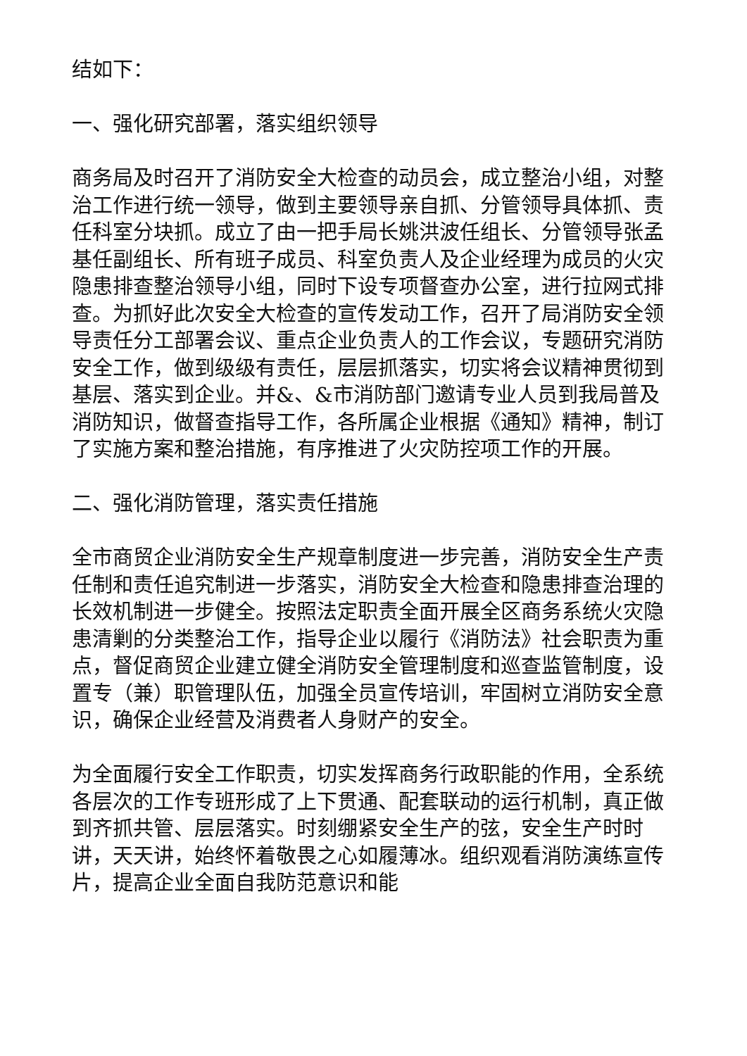结如下：
一、强化研究部署，落实组织领导
商务局及时召开了消防安全大检查的动员会，成立整治小组，对整治工作进行统一领导，做到主要领导亲自抓、分管领导具体抓、责任科室分块抓。成立了由一把手局长姚洪波任组长、分管领导张孟基任副组长、所有班子成员、科室负责人及企业经理为成员的火灾隐患排查整治领导小组，同时下设专项督查办公室，进行拉网式排查。为抓好此次安全大检查的宣传发动工作，召开了局消防安全领导责任分工部署会议、重点企业负责人的工作会议，专题研究消防安全工作，做到级级有责任，层层抓落实，切实将会议精神贯彻到基层、落实到企业。并&、&市消防部门邀请专业人员到我局普及消防知识，做督查指导工作，各所属企业根据《通知》精神，制订了实施方案和整治措施，有序推进了火灾防控项工作的开展。
二、强化消防管理，落实责任措施
全市商贸企业消防安全生产规章制度进一步完善，消防安全生产责任制和责任追究制进一步落实，消防安全大检查和隐患排查治理的长效机制进一步健全。按照法定职责全面开展全区商务系统火灾隐患清剿的分类整治工作，指导企业以履行《消防法》社会职责为重点，督促商贸企业建立健全消防安全管理制度和巡查监管制度，设置专（兼）职管理队伍，加强全员宣传培训，牢固树立消防安全意识，确保企业经营及消费者人身财产的安全。
为全面履行安全工作职责，切实发挥商务行政职能的作用，全系统各层次的工作专班形成了上下贯通、配套联动的运行机制，真正做到齐抓共管、层层落实。时刻绷紧安全生产的弦，安全生产时时讲，天天讲，始终怀着敬畏之心如履薄冰。组织观看消防演练宣传片，提高企业全面自我防范意识和能